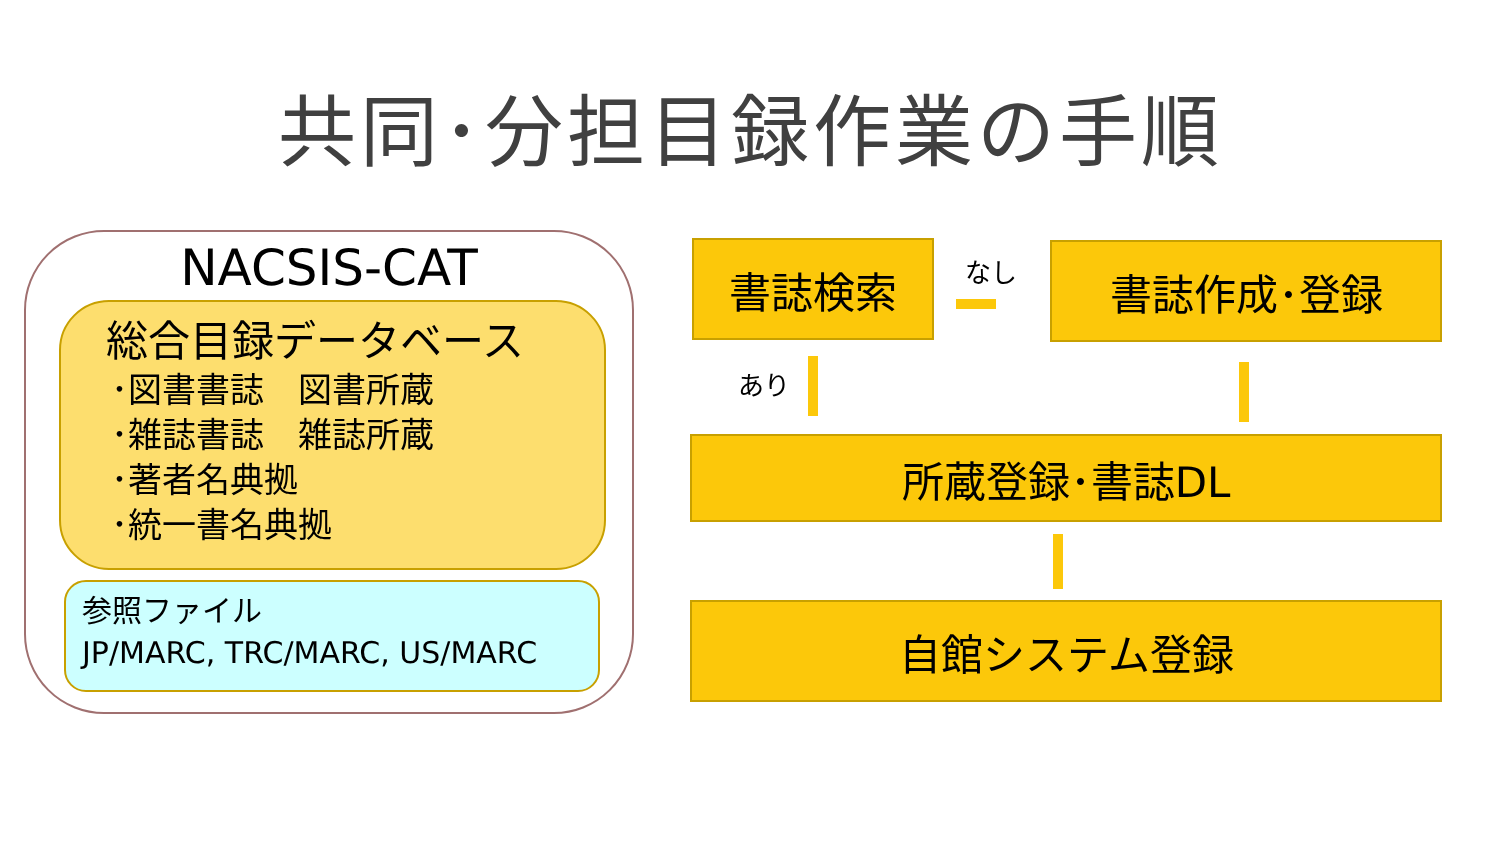共同･分担目録作業の手順
NACSIS-CAT
総合目録データベース
･図書書誌　図書所蔵
･雑誌書誌　雑誌所蔵
･著者名典拠
･統一書名典拠
参照ファイル
JP/MARC, TRC/MARC, US/MARC
書誌検索 なし 書誌作成･登録
あり
所蔵登録･書誌DL
自館システム登録